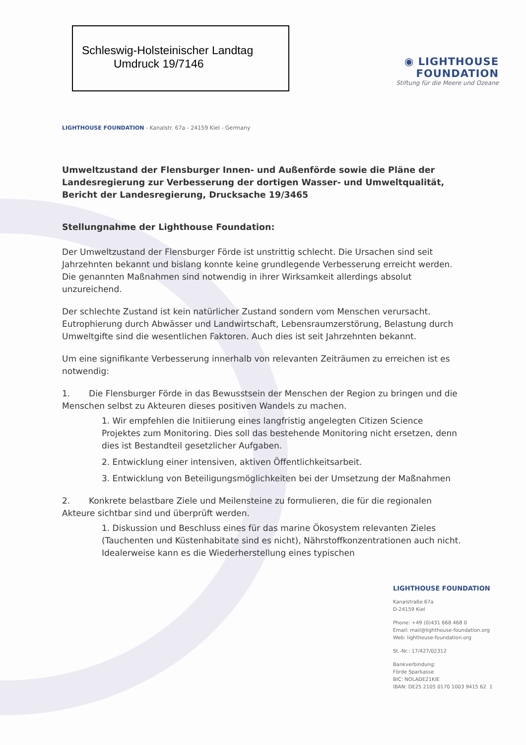Schleswig-Holsteinischer Landtag
Umdruck 19/7146
◉ LIGHTHOUSE FOUNDATION
Stiftung für die Meere und Ozeane
LIGHTHOUSE FOUNDATION - Kanalstr. 67a - 24159 Kiel - Germany
Umweltzustand der Flensburger Innen- und Außenförde sowie die Pläne der Landesregierung zur Verbesserung der dortigen Wasser- und Umweltqualität, Bericht der Landesregierung, Drucksache 19/3465
Stellungnahme der Lighthouse Foundation:
Der Umweltzustand der Flensburger Förde ist unstrittig schlecht. Die Ursachen sind seit Jahrzehnten bekannt und bislang konnte keine grundlegende Verbesserung erreicht werden. Die genannten Maßnahmen sind notwendig in ihrer Wirksamkeit allerdings absolut unzureichend.
Der schlechte Zustand ist kein natürlicher Zustand sondern vom Menschen verursacht. Eutrophierung durch Abwässer und Landwirtschaft, Lebensraumzerstörung, Belastung durch Umweltgifte sind die wesentlichen Faktoren. Auch dies ist seit Jahrzehnten bekannt.
Um eine signifikante Verbesserung innerhalb von relevanten Zeiträumen zu erreichen ist es notwendig:
1. Die Flensburger Förde in das Bewusstsein der Menschen der Region zu bringen und die Menschen selbst zu Akteuren dieses positiven Wandels zu machen.
1. Wir empfehlen die Initiierung eines langfristig angelegten Citizen Science Projektes zum Monitoring. Dies soll das bestehende Monitoring nicht ersetzen, denn dies ist Bestandteil gesetzlicher Aufgaben.
2. Entwicklung einer intensiven, aktiven Öffentlichkeitsarbeit.
3. Entwicklung von Beteiligungsmöglichkeiten bei der Umsetzung der Maßnahmen
2. Konkrete belastbare Ziele und Meilensteine zu formulieren, die für die regionalen Akteure sichtbar sind und überprüft werden.
1. Diskussion und Beschluss eines für das marine Ökosystem relevanten Zieles (Tauchenten und Küstenhabitate sind es nicht), Nährstoffkonzentrationen auch nicht. Idealerweise kann es die Wiederherstellung eines typischen
LIGHTHOUSE FOUNDATION
Kanalstraße 67a
D-24159 Kiel
Phone: +49 (0)431 668 468 0
Email: mail@lighthouse-foundation.org
Web: lighthouse-foundation.org
St.-Nr.: 17/427/02312
Bankverbindung:
Förde Sparkasse
BIC: NOLADE21KIE
IBAN: DE25 2105 0170 1003 9415 62 1